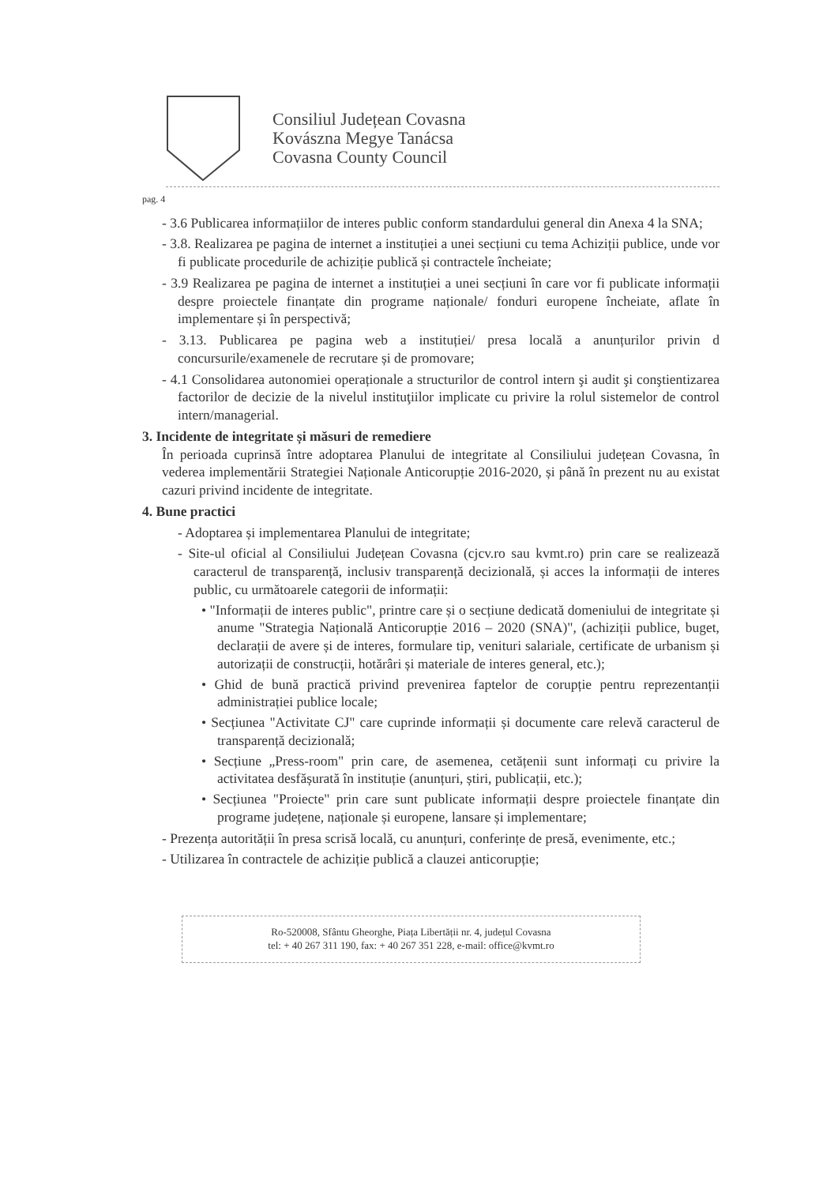Consiliul Județean Covasna
Kovászna Megye Tanácsa
Covasna County Council
pag. 4
- 3.6 Publicarea informațiilor de interes public conform standardului general din Anexa 4 la SNA;
- 3.8. Realizarea pe pagina de internet a instituției a unei secțiuni cu tema Achiziții publice, unde vor fi publicate procedurile de achiziție publică și contractele încheiate;
- 3.9 Realizarea pe pagina de internet a instituției a unei secțiuni în care vor fi publicate informații despre proiectele finanțate din programe naționale/ fonduri europene încheiate, aflate în implementare și în perspectivă;
- 3.13. Publicarea pe pagina web a instituției/ presa locală a anunțurilor privin d concursurile/examenele de recrutare și de promovare;
- 4.1 Consolidarea autonomiei operaționale a structurilor de control intern şi audit şi conştientizarea factorilor de decizie de la nivelul instituţiilor implicate cu privire la rolul sistemelor de control intern/managerial.
3. Incidente de integritate și măsuri de remediere
În perioada cuprinsă între adoptarea Planului de integritate al Consiliului județean Covasna, în vederea implementării Strategiei Naționale Anticorupție 2016-2020, și până în prezent nu au existat cazuri privind incidente de integritate.
4. Bune practici
- Adoptarea și implementarea Planului de integritate;
- Site-ul oficial al Consiliului Județean Covasna (cjcv.ro sau kvmt.ro) prin care se realizează caracterul de transparență, inclusiv transparență decizională, și acces la informații de interes public, cu următoarele categorii de informații:
• "Informații de interes public", printre care și o secțiune dedicată domeniului de integritate și anume "Strategia Națională Anticorupție 2016 – 2020 (SNA)", (achiziții publice, buget, declarații de avere și de interes, formulare tip, venituri salariale, certificate de urbanism și autorizații de construcții, hotărâri și materiale de interes general, etc.);
• Ghid de bună practică privind prevenirea faptelor de corupție pentru reprezentanții administrației publice locale;
• Secțiunea "Activitate CJ" care cuprinde informații și documente care relevă caracterul de transparență decizională;
• Secțiune „Press-room" prin care, de asemenea, cetățenii sunt informați cu privire la activitatea desfășurată în instituție (anunțuri, știri, publicații, etc.);
• Secțiunea "Proiecte" prin care sunt publicate informații despre proiectele finanțate din programe județene, naționale și europene, lansare și implementare;
- Prezența autorității în presa scrisă locală, cu anunțuri, conferințe de presă, evenimente, etc.;
- Utilizarea în contractele de achiziție publică a clauzei anticorupție;
Ro-520008, Sfântu Gheorghe, Piața Libertății nr. 4, județul Covasna
tel: + 40 267 311 190, fax: + 40 267 351 228, e-mail: office@kvmt.ro